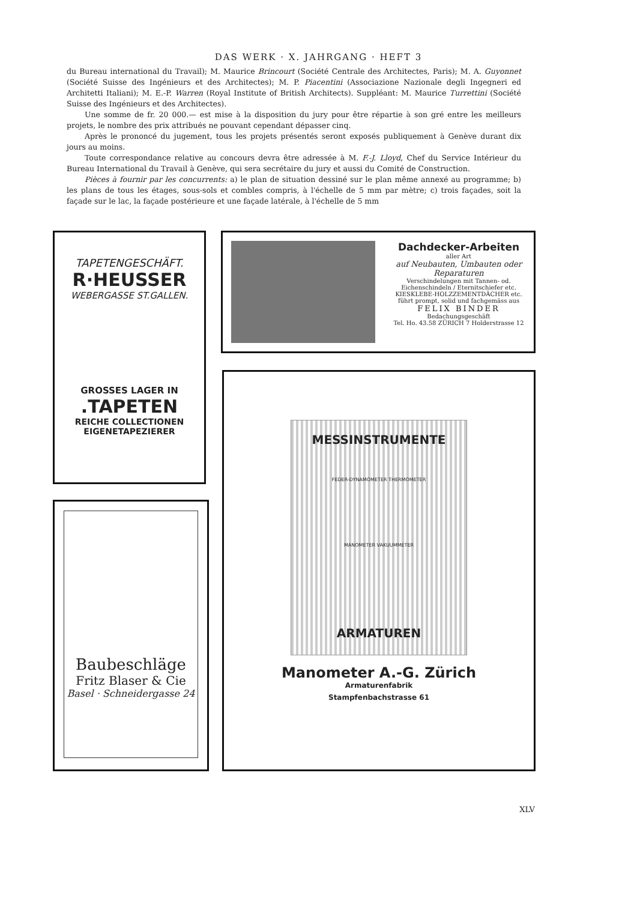DAS WERK · X. JAHRGANG · HEFT 3
du Bureau international du Travail); M. Maurice Brincourt (Société Centrale des Architectes, Paris); M. A. Guyonnet (Société Suisse des Ingénieurs et des Architectes); M. P. Piacentini (Associazione Nazionale degli Ingegneri ed Architetti Italiani); M. E.-P. Warren (Royal Institute of British Architects). Suppléant: M. Maurice Turrettini (Société Suisse des Ingénieurs et des Architectes).
Une somme de fr. 20 000.— est mise à la disposition du jury pour être répartie à son gré entre les meilleurs projets, le nombre des prix attribués ne pouvant cependant dépasser cinq.
Après le prononcé du jugement, tous les projets présentés seront exposés publiquement à Genève durant dix jours au moins.
Toute correspondance relative au concours devra être adressée à M. F.-J. Lloyd, Chef du Service Intérieur du Bureau International du Travail à Genève, qui sera secrétaire du jury et aussi du Comité de Construction.
Pièces à fournir par les concurrents: a) le plan de situation dessiné sur le plan même annexé au programme; b) les plans de tous les étages, sous-sols et combles compris, à l'échelle de 5 mm par mètre; c) trois façades, soit la façade sur le lac, la façade postérieure et une façade latérale, à l'échelle de 5 mm
TAPETENGESCHÄFT.
R·HEUSSER
WEBERGASSE ST.GALLEN.
GROSSES LAGER IN
.TAPETEN
REICHE COLLECTIONEN
EIGENETAPEZIERER
Dachdecker-Arbeiten
aller Art
auf Neubauten, Umbauten oder Reparaturen
Verschindelungen mit Tannen- od. Eichenschindeln / Eternitschiefer etc.
KIESKLEBE-HOLZZEMENTDÄCHER etc.
führt prompt, solid und fachgemäss aus
FELIX BINDER
Bedachungsgeschäft
Tel. Ho. 43.58 ZÜRICH 7 Holderstrasse 12
Baubeschläge
Fritz Blaser & Cie
Basel · Schneidergasse 24
MESSINSTRUMENTE
FEDER-DYNAMOMETER THERMOMETER
MANOMETER VAKUUMMETER
ARMATUREN
Manometer A.-G. Zürich
Armaturenfabrik
Stampfenbachstrasse 61
XLV